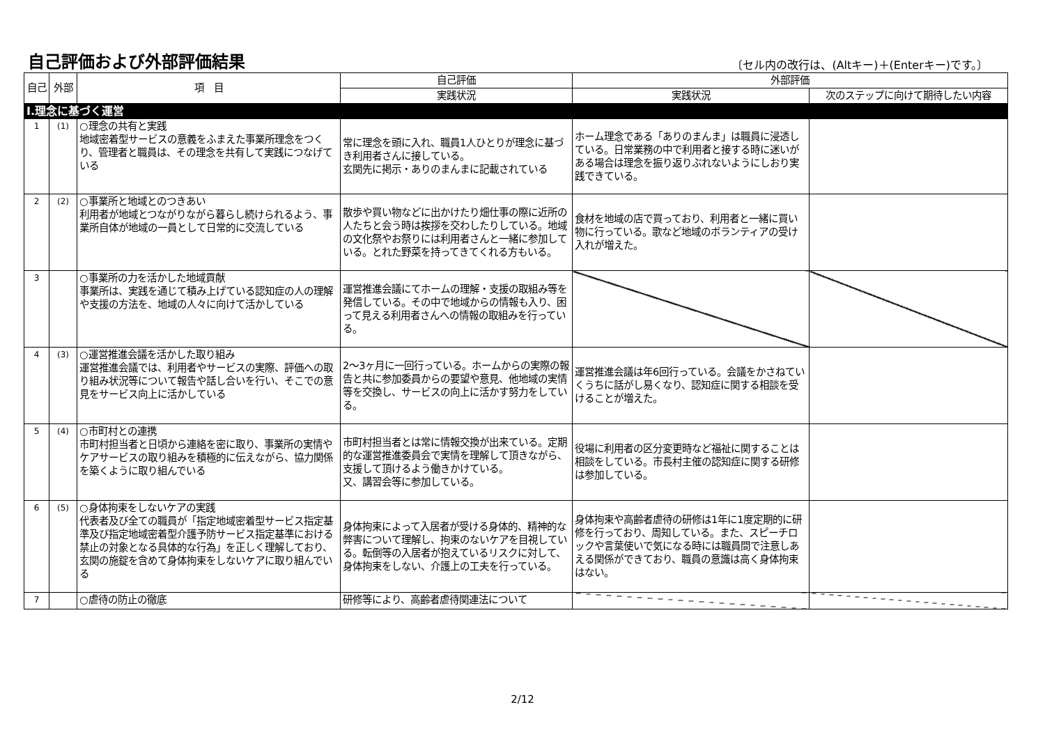自己評価および外部評価結果
〔セル内の改行は、(Altキー)＋(Enterキー)です。〕
| 自己 | 外部 | 項 目 | 自己評価 | 外部評価 | |
| --- | --- | --- | --- | --- | --- |
| | | | 実践状況 | 実践状況 | 次のステップに向けて期待したい内容 |
| Ⅰ.理念に基づく運営 | | | | | |
| 1 | (1) | ○理念の共有と実践 地域密着型サービスの意義をふまえた事業所理念をつくり、管理者と職員は、その理念を共有して実践につなげている | 常に理念を頭に入れ、職員1人ひとりが理念に基づき利用者さんに接している。 玄関先に掲示・ありのまんまに記載されている | ホーム理念である「ありのまんま」は職員に浸透している。日常業務の中で利用者と接する時に迷いがある場合は理念を振り返りぶれないようにしおり実践できている。 | |
| 2 | (2) | ○事業所と地域とのつきあい 利用者が地域とつながりながら暮らし続けられるよう、事業所自体が地域の一員として日常的に交流している | 散歩や買い物などに出かけたり畑仕事の際に近所の人たちと会う時は挨拶を交わしたりしている。地域の文化祭やお祭りには利用者さんと一緒に参加している。とれた野菜を持ってきてくれる方もいる。 | 食材を地域の店で買っており、利用者と一緒に買い物に行っている。歌など地域のボランティアの受け入れが増えた。 | |
| 3 | | ○事業所の力を活かした地域貢献 事業所は、実践を通じて積み上げている認知症の人の理解や支援の方法を、地域の人々に向けて活かしている | 運営推進会議にてホームの理解・支援の取組み等を発信している。その中で地域からの情報も入り、困って見える利用者さんへの情報の取組みを行っている。 | | |
| 4 | (3) | ○運営推進会議を活かした取り組み 運営推進会議では、利用者やサービスの実際、評価への取り組み状況等について報告や話し合いを行い、そこでの意見をサービス向上に活かしている | 2～3ヶ月に一回行っている。ホームからの実際の報告と共に参加委員からの要望や意見、他地域の実情等を交換し、サービスの向上に活かす努力をしている。 | 運営推進会議は年6回行っている。会議をかさねていくうちに話がし易くなり、認知症に関する相談を受けることが増えた。 | |
| 5 | (4) | ○市町村との連携 市町村担当者と日頃から連絡を密に取り、事業所の実情やケアサービスの取り組みを積極的に伝えながら、協力関係を築くように取り組んでいる | 市町村担当者とは常に情報交換が出来ている。定期的な運営推進委員会で実情を理解して頂きながら、支援して頂けるよう働きかけている。 又、講習会等に参加している。 | 役場に利用者の区分変更時など福祉に関することは相談をしている。市長村主催の認知症に関する研修は参加している。 | |
| 6 | (5) | ○身体拘束をしないケアの実践 代表者及び全ての職員が「指定地域密着型サービス指定基準及び指定地域密着型介護予防サービス指定基準における禁止の対象となる具体的な行為」を正しく理解しており、玄関の施錠を含めて身体拘束をしないケアに取り組んでいる | 身体拘束によって入居者が受ける身体的、精神的な弊害について理解し、拘束のないケアを目視している。転倒等の入居者が抱えているリスクに対して、身体拘束をしない、介護上の工夫を行っている。 | 身体拘束や高齢者虐待の研修は1年に1度定期的に研修を行っており、周知している。また、スピーチロックや言葉使いで気になる時には職員間で注意しあえる関係ができており、職員の意識は高く身体拘束はない。 | |
| 7 | | ○虐待の防止の徹底 | 研修等により、高齢者虐待関連法について | | |
2/12